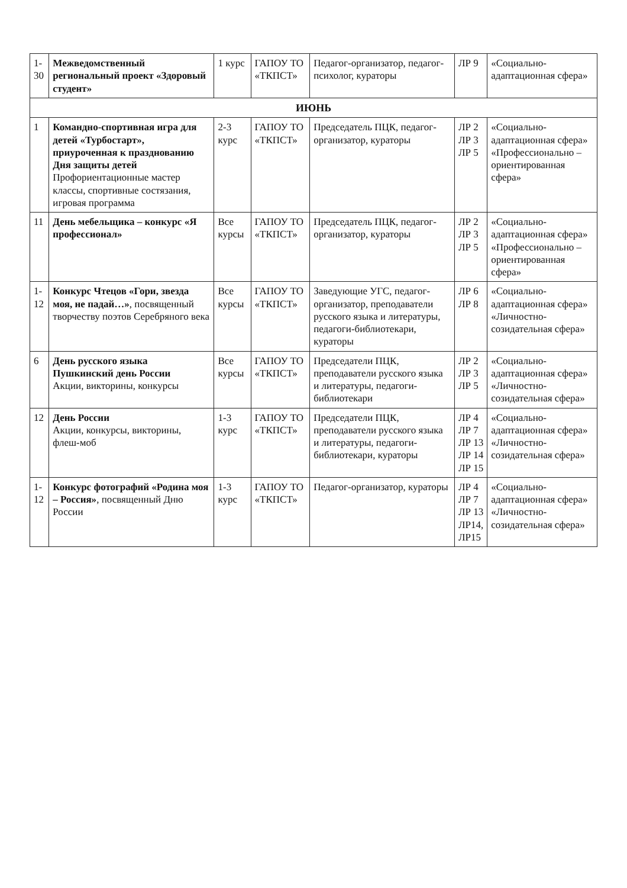| 1-30 | Межведомственный региональный проект «Здоровый студент» | 1 курс | ГАПОУ ТО «ТКПСТ» | Педагог-организатор, педагог-психолог, кураторы | ЛР 9 | «Социально-адаптационная сфера» |
| ИЮНЬ | | | | | | |
| 1 | Командно-спортивная игра для детей «Турбостарт», приуроченная к празднованию Дня защиты детей Профориентационные мастер классы, спортивные состязания, игровая программа | 2-3 курс | ГАПОУ ТО «ТКПСТ» | Председатель ПЦК, педагог-организатор, кураторы | ЛР 2 ЛР 3 ЛР 5 | «Социально-адаптационная сфера» «Профессионально – ориентированная сфера» |
| 11 | День мебельщика – конкурс «Я профессионал» | Все курсы | ГАПОУ ТО «ТКПСТ» | Председатель ПЦК, педагог-организатор, кураторы | ЛР 2 ЛР 3 ЛР 5 | «Социально-адаптационная сфера» «Профессионально – ориентированная сфера» |
| 1-12 | Конкурс Чтецов «Гори, звезда моя, не падай…» , посвященный творчеству поэтов Серебряного века | Все курсы | ГАПОУ ТО «ТКПСТ» | Заведующие УГС, педагог-организатор, преподаватели русского языка и литературы, педагоги-библиотекари, кураторы | ЛР 6 ЛР 8 | «Социально-адаптационная сфера» «Личностно-созидательная сфера» |
| 6 | День русского языка Пушкинский день России Акции, викторины, конкурсы | Все курсы | ГАПОУ ТО «ТКПСТ» | Председатели ПЦК, преподаватели русского языка и литературы, педагоги-библиотекари | ЛР 2 ЛР 3 ЛР 5 | «Социально-адаптационная сфера» «Личностно-созидательная сфера» |
| 12 | День России Акции, конкурсы, викторины, флеш-моб | 1-3 курс | ГАПОУ ТО «ТКПСТ» | Председатели ПЦК, преподаватели русского языка и литературы, педагоги-библиотекари, кураторы | ЛР 4 ЛР 7 ЛР 13 ЛР 14 ЛР 15 | «Социально-адаптационная сфера» «Личностно-созидательная сфера» |
| 1-12 | Конкурс фотографий «Родина моя – Россия» , посвященный Дню России | 1-3 курс | ГАПОУ ТО «ТКПСТ» | Педагог-организатор, кураторы | ЛР 4 ЛР 7 ЛР 13 ЛР14, ЛР15 | «Социально-адаптационная сфера» «Личностно-созидательная сфера» |